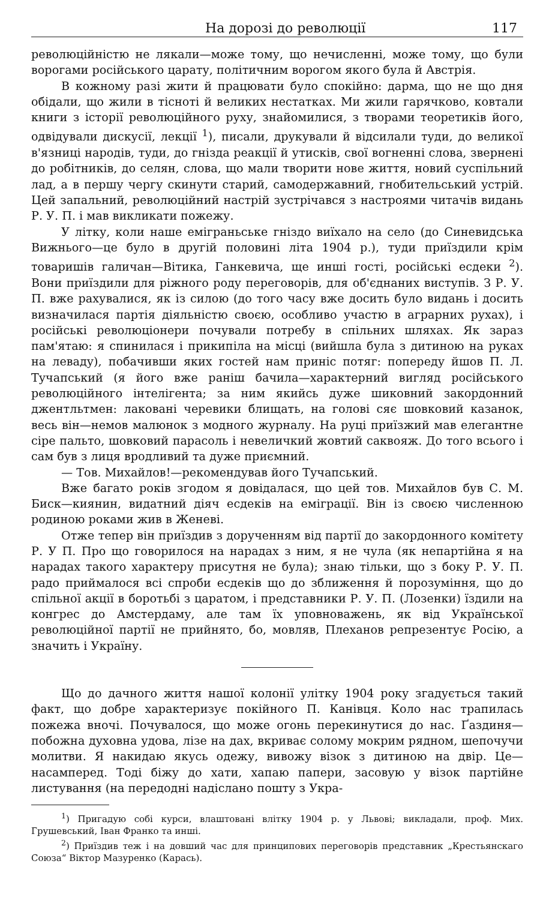На дорозі до революції 117
революційністю не лякали—може тому, що нечисленні, може тому, що були ворогами російського царату, політичним ворогом якого була й Австрія.
В кожному разі жити й працювати було спокійно: дарма, що не що дня обідали, що жили в тісноті й великих нестатках. Ми жили гарячково, ковтали книги з історії революційного руху, знайомилися, з творами теоретиків його, одвідували дискусії, лекції <sup>1</sup>), писали, друкували й відсилали туди, до великої в'язниці народів, туди, до гнізда реакції й утисків, свої вогненні слова, звернені до робітників, до селян, слова, що мали творити нове життя, новий суспільний лад, а в першу чергу скинути старий, самодержавний, гнобительський устрій. Цей запальний, революційний настрій зустрічався з настроями читачів видань Р. У. П. і мав викликати пожежу.
У літку, коли наше еміграньське гніздо виїхало на село (до Синевидська Вижнього—це було в другій половині літа 1904 р.), туди приїздили крім товаришів галичан—Вітика, Ганкевича, ще инші гості, російські есдеки <sup>2</sup>). Вони приїздили для ріжного роду переговорів, для об'єднаних виступів. З Р. У. П. вже рахувалися, як із силою (до того часу вже досить було видань і досить визначилася партія діяльністю своєю, особливо участю в аграрних рухах), і російські революціонери почували потребу в спільних шляхах. Як зараз пам'ятаю: я спинилася і прикипіла на місці (вийшла була з дитиною на руках на леваду), побачивши яких гостей нам приніс потяг: попереду йшов П. Л. Тучапський (я його вже раніш бачила—характерний вигляд російського революційного інтелігента; за ним якийсь дуже шиковний закордонний джентльтмен: лаковані черевики блищать, на голові сяє шовковий казанок, весь він—немов малюнок з модного журналу. На руці приїзжий мав елегантне сіре пальто, шовковий парасоль і невеличкий жовтий саквояж. До того всього і сам був з лиця вродливий та дуже приємний.
— Тов. Михайлов!—рекомендував його Тучапський.
Вже багато років згодом я довідалася, що цей тов. Михайлов був С. М. Биск—киянин, видатний діяч есдеків на еміграції. Він із своєю численною родиною роками жив в Женеві.
Отже тепер він приїздив з дорученням від партії до закордонного комітету Р. У П. Про що говорилося на нарадах з ним, я не чула (як непартійна я на нарадах такого характеру присутня не була); знаю тільки, що з боку Р. У. П. радо приймалося всі спроби есдеків що до зближення й порозуміння, що до спільної акції в боротьбі з царатом, і представники Р. У. П. (Лозенки) їздили на конгрес до Амстердаму, але там їх уповноважень, як від Української революційної партії не прийнято, бо, мовляв, Плеханов репрезентує Росію, а значить і Україну.
Що до дачного життя нашої колонії улітку 1904 року згадується такий факт, що добре характеризує покійного П. Канівця. Коло нас трапилась пожежа вночі. Почувалося, що може огонь перекинутися до нас. Ґаздиня—побожна духовна удова, лізе на дах, вкриває солому мокрим рядном, шепочучи молитви. Я накидаю якусь одежу, вивожу візок з дитиною на двір. Це—насамперед. Тоді біжу до хати, хапаю папери, засовую у візок партійне листування (на передодні надіслано пошту з Укра-
<sup>1</sup>) Пригадую собі курси, влаштовані влітку 1904 р. у Львові; викладали, проф. Мих. Грушевський, Іван Франко та инші.
<sup>2</sup>) Приїздив теж і на довший час для принципових переговорів представник „Крестьянскаго Союза“ Віктор Мазуренко (Карась).